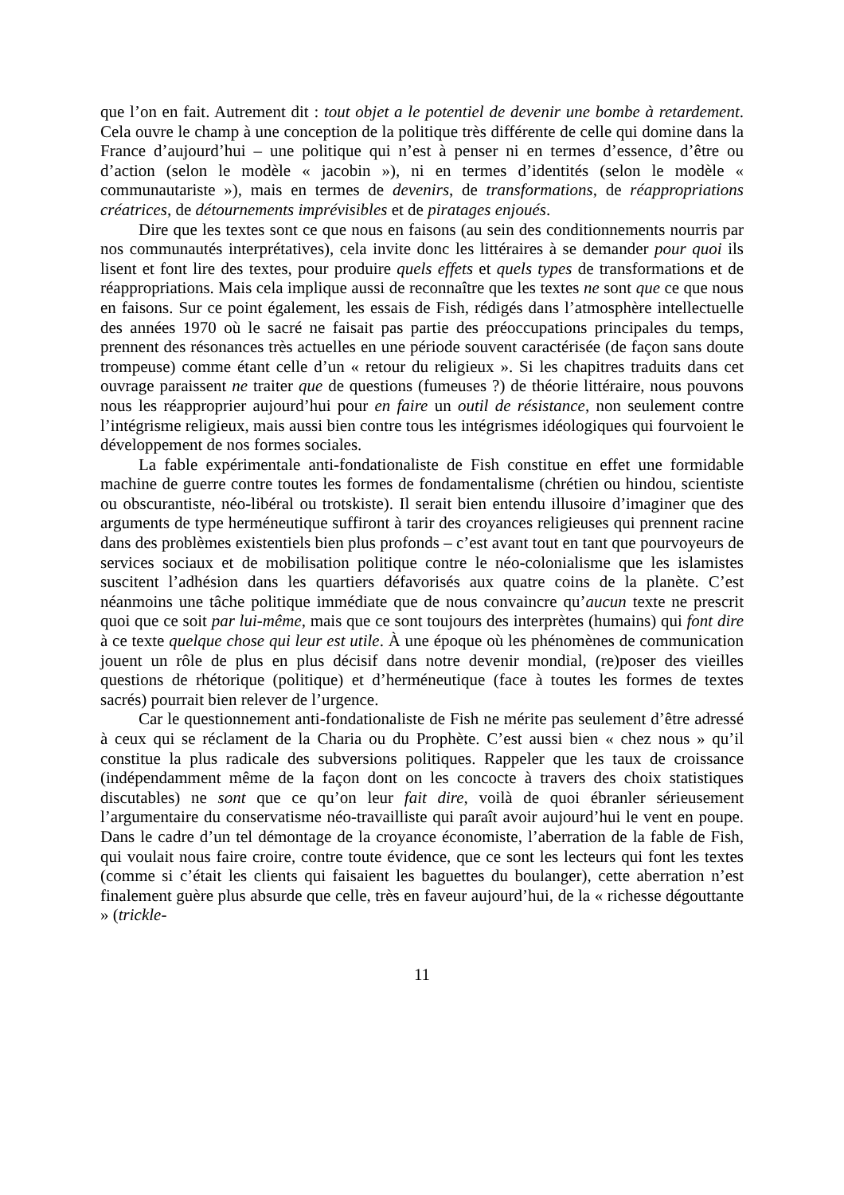que l’on en fait. Autrement dit : tout objet a le potentiel de devenir une bombe à retardement. Cela ouvre le champ à une conception de la politique très différente de celle qui domine dans la France d’aujourd’hui – une politique qui n’est à penser ni en termes d’essence, d’être ou d’action (selon le modèle « jacobin »), ni en termes d’identités (selon le modèle « communautariste »), mais en termes de devenirs, de transformations, de réappropriations créatrices, de détournements imprévisibles et de piratages enjoués.
Dire que les textes sont ce que nous en faisons (au sein des conditionnements nourris par nos communautés interprétatives), cela invite donc les littéraires à se demander pour quoi ils lisent et font lire des textes, pour produire quels effets et quels types de transformations et de réappropriations. Mais cela implique aussi de reconnaître que les textes ne sont que ce que nous en faisons. Sur ce point également, les essais de Fish, rédigés dans l’atmosphère intellectuelle des années 1970 où le sacré ne faisait pas partie des préoccupations principales du temps, prennent des résonances très actuelles en une période souvent caractérisée (de façon sans doute trompeuse) comme étant celle d’un « retour du religieux ». Si les chapitres traduits dans cet ouvrage paraissent ne traiter que de questions (fumeuses ?) de théorie littéraire, nous pouvons nous les réapproprier aujourd’hui pour en faire un outil de résistance, non seulement contre l’intégrisme religieux, mais aussi bien contre tous les intégrismes idéologiques qui fourvoient le développement de nos formes sociales.
La fable expérimentale anti-fondationaliste de Fish constitue en effet une formidable machine de guerre contre toutes les formes de fondamentalisme (chrétien ou hindou, scientiste ou obscurantiste, néo-libéral ou trotskiste). Il serait bien entendu illusoire d’imaginer que des arguments de type herméneutique suffiront à tarir des croyances religieuses qui prennent racine dans des problèmes existentiels bien plus profonds – c’est avant tout en tant que pourvoyeurs de services sociaux et de mobilisation politique contre le néo-colonialisme que les islamistes suscitent l’adhésion dans les quartiers défavorisés aux quatre coins de la planète. C’est néanmoins une tâche politique immédiate que de nous convaincre qu’aucun texte ne prescrit quoi que ce soit par lui-même, mais que ce sont toujours des interprètes (humains) qui font dire à ce texte quelque chose qui leur est utile. À une époque où les phénomènes de communication jouent un rôle de plus en plus décisif dans notre devenir mondial, (re)poser des vieilles questions de rhétorique (politique) et d’herméneutique (face à toutes les formes de textes sacrés) pourrait bien relever de l’urgence.
Car le questionnement anti-fondationaliste de Fish ne mérite pas seulement d’être adressé à ceux qui se réclament de la Charia ou du Prophète. C’est aussi bien « chez nous » qu’il constitue la plus radicale des subversions politiques. Rappeler que les taux de croissance (indépendamment même de la façon dont on les concocte à travers des choix statistiques discutables) ne sont que ce qu’on leur fait dire, voilà de quoi ébranler sérieusement l’argumentaire du conservatisme néo-travailliste qui paraît avoir aujourd’hui le vent en poupe. Dans le cadre d’un tel démontage de la croyance économiste, l’aberration de la fable de Fish, qui voulait nous faire croire, contre toute évidence, que ce sont les lecteurs qui font les textes (comme si c’était les clients qui faisaient les baguettes du boulanger), cette aberration n’est finalement guère plus absurde que celle, très en faveur aujourd’hui, de la « richesse dégouttante » (trickle-
11